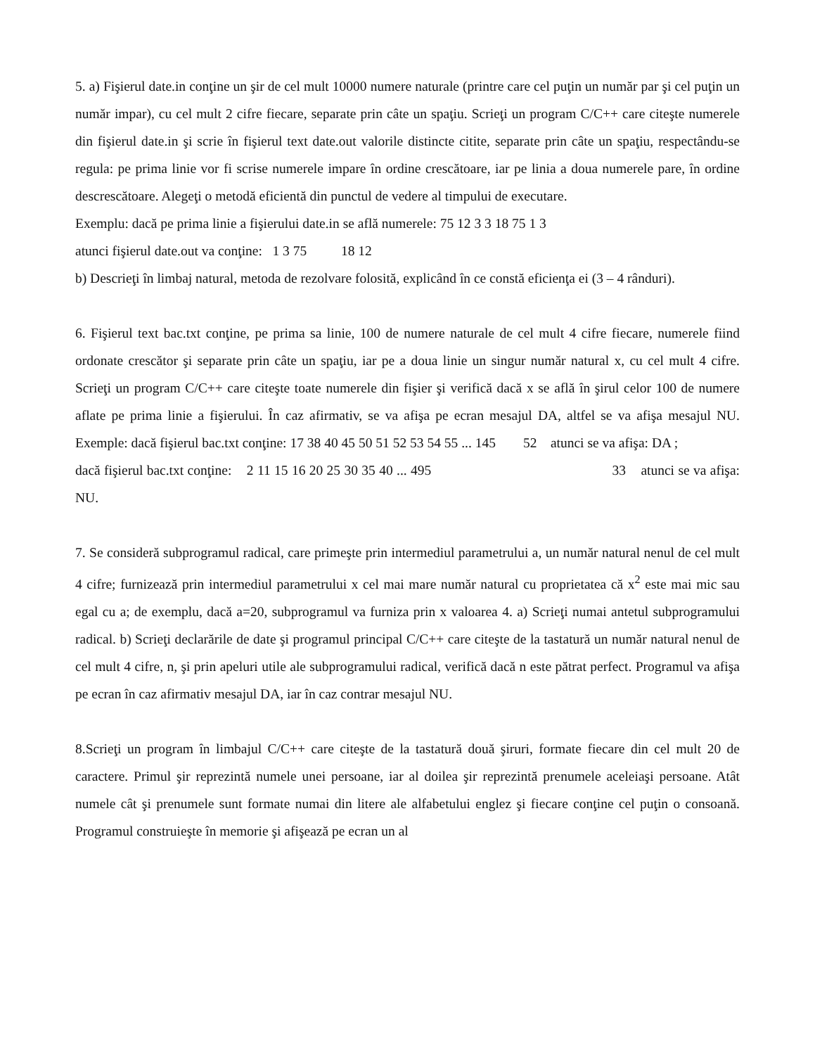5. a) Fişierul date.in conţine un şir de cel mult 10000 numere naturale (printre care cel puţin un număr par şi cel puţin un număr impar), cu cel mult 2 cifre fiecare, separate prin câte un spaţiu. Scrieţi un program C/C++ care citeşte numerele din fişierul date.in şi scrie în fişierul text date.out valorile distincte citite, separate prin câte un spaţiu, respectându-se regula: pe prima linie vor fi scrise numerele impare în ordine crescătoare, iar pe linia a doua numerele pare, în ordine descrescătoare. Alegeţi o metodă eficientă din punctul de vedere al timpului de executare.
Exemplu: dacă pe prima linie a fişierului date.in se află numerele: 75 12 3 3 18 75 1 3
atunci fişierul date.out va conţine: 1 3 75 18 12
b) Descrieţi în limbaj natural, metoda de rezolvare folosită, explicând în ce constă eficienţa ei (3 – 4 rânduri).
6. Fişierul text bac.txt conţine, pe prima sa linie, 100 de numere naturale de cel mult 4 cifre fiecare, numerele fiind ordonate crescător şi separate prin câte un spaţiu, iar pe a doua linie un singur număr natural x, cu cel mult 4 cifre. Scrieţi un program C/C++ care citeşte toate numerele din fişier şi verifică dacă x se află în şirul celor 100 de numere aflate pe prima linie a fişierului. În caz afirmativ, se va afişa pe ecran mesajul DA, altfel se va afişa mesajul NU. Exemple: dacă fişierul bac.txt conţine: 17 38 40 45 50 51 52 53 54 55 ... 145 52 atunci se va afişa: DA ;
dacă fişierul bac.txt conţine: 2 11 15 16 20 25 30 35 40 ... 495 33 atunci se va afişa: NU.
7. Se consideră subprogramul radical, care primeşte prin intermediul parametrului a, un număr natural nenul de cel mult 4 cifre; furnizează prin intermediul parametrului x cel mai mare număr natural cu proprietatea că x<sup>2</sup> este mai mic sau egal cu a; de exemplu, dacă a=20, subprogramul va furniza prin x valoarea 4. a) Scrieţi numai antetul subprogramului radical. b) Scrieţi declarările de date şi programul principal C/C++ care citeşte de la tastatură un număr natural nenul de cel mult 4 cifre, n, şi prin apeluri utile ale subprogramului radical, verifică dacă n este pătrat perfect. Programul va afişa pe ecran în caz afirmativ mesajul DA, iar în caz contrar mesajul NU.
8.Scrieţi un program în limbajul C/C++ care citeşte de la tastatură două şiruri, formate fiecare din cel mult 20 de caractere. Primul şir reprezintă numele unei persoane, iar al doilea şir reprezintă prenumele aceleiaşi persoane. Atât numele cât şi prenumele sunt formate numai din litere ale alfabetului englez şi fiecare conţine cel puţin o consoană. Programul construieşte în memorie şi afişează pe ecran un al